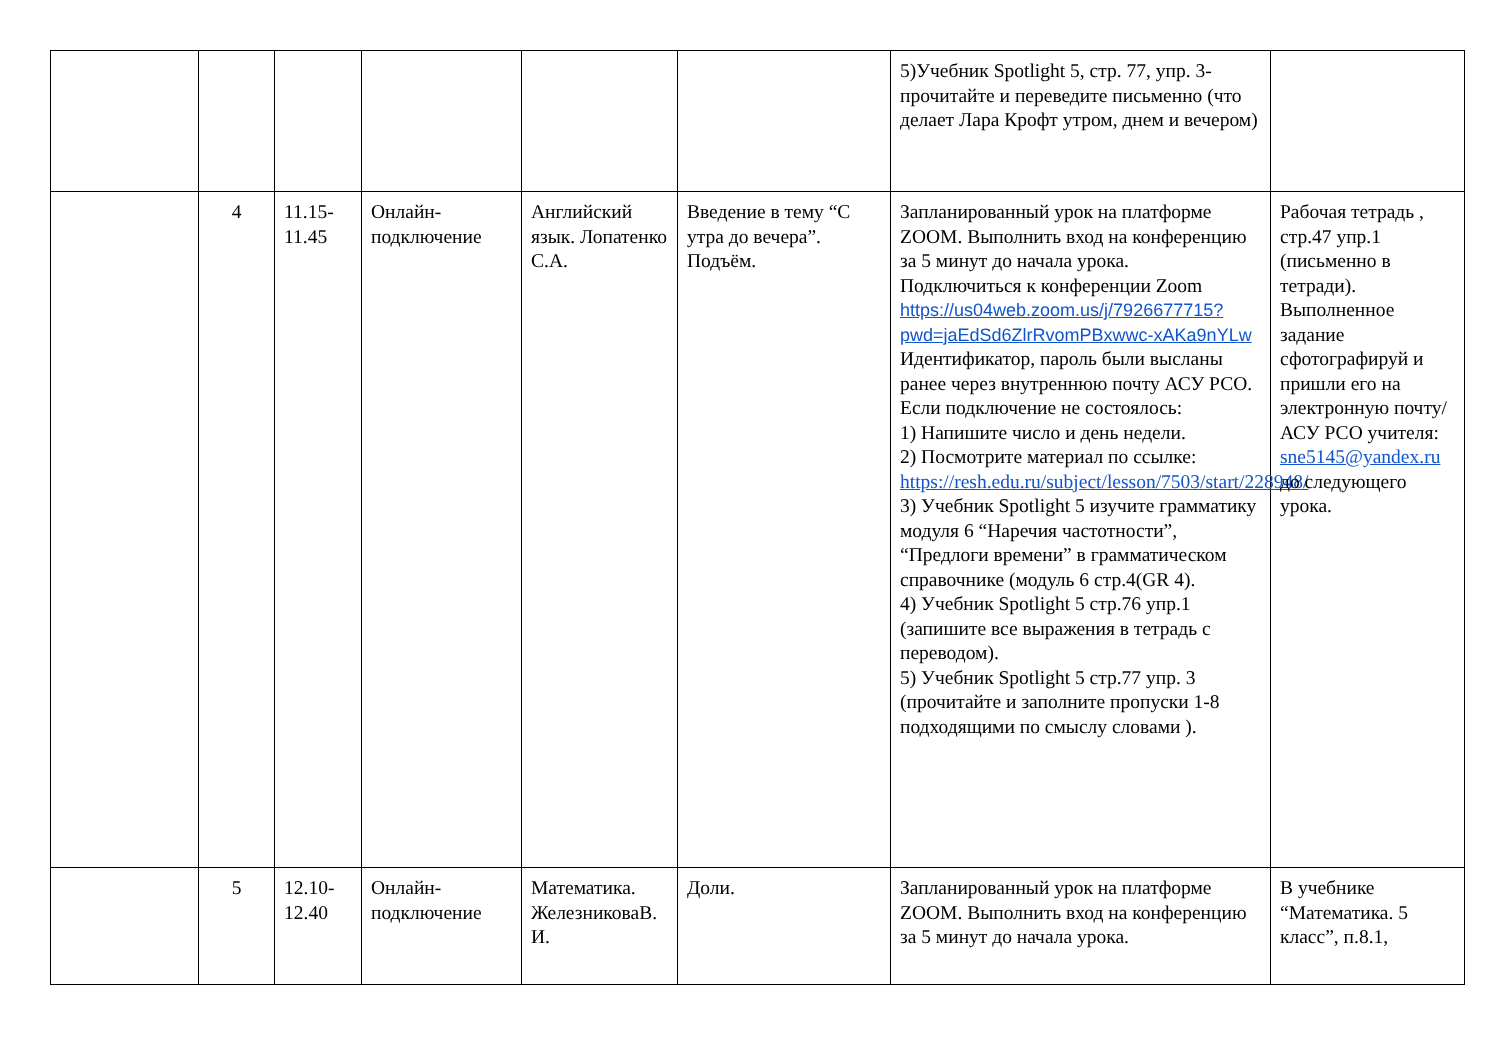| | | | | | | 5)Учебник Spotlight 5, стр. 77, упр. 3-прочитайте и переведите письменно (что делает Лара Крофт утром, днем и вечером) | |
| | 4 | 11.15-11.45 | Онлайн-подключение | Английский язык. Лопатенко С.А. | Введение в тему “С утра до вечера”. Подъём. | Запланированный урок на платформе ZOOM. Выполнить вход на конференцию за 5 минут до начала урока. Подключиться к конференции Zoom https://us04web.zoom.us/j/7926677715?pwd=jaEdSd6ZlrRvomPBxwwc-xAKa9nYLw Идентификатор, пароль были высланы ранее через внутреннюю почту АСУ РСО. Если подключение не состоялось: 1) Напишите число и день недели. 2) Посмотрите материал по ссылке: https://resh.edu.ru/subject/lesson/7503/start/228948/ 3) Учебник Spotlight 5 изучите грамматику модуля 6 “Наречия частотности”, “Предлоги времени” в грамматическом справочнике (модуль 6 стр.4(GR 4). 4) Учебник Spotlight 5 стр.76 упр.1 (запишите все выражения в тетрадь с переводом). 5) Учебник Spotlight 5 стр.77 упр. 3 (прочитайте и заполните пропуски 1-8 подходящими по смыслу словами ). | Рабочая тетрадь , стр.47 упр.1 (письменно в тетради). Выполненное задание сфотографируй и пришли его на электронную почту/АСУ РСО учителя: sne5145@yandex.ru до следующего урока. |
| | 5 | 12.10-12.40 | Онлайн-подключение | Математика. ЖелезниковаВ. И. | Доли. | Запланированный урок на платформе ZOOM. Выполнить вход на конференцию за 5 минут до начала урока. | В учебнике “Математика. 5 класс”, п.8.1, |